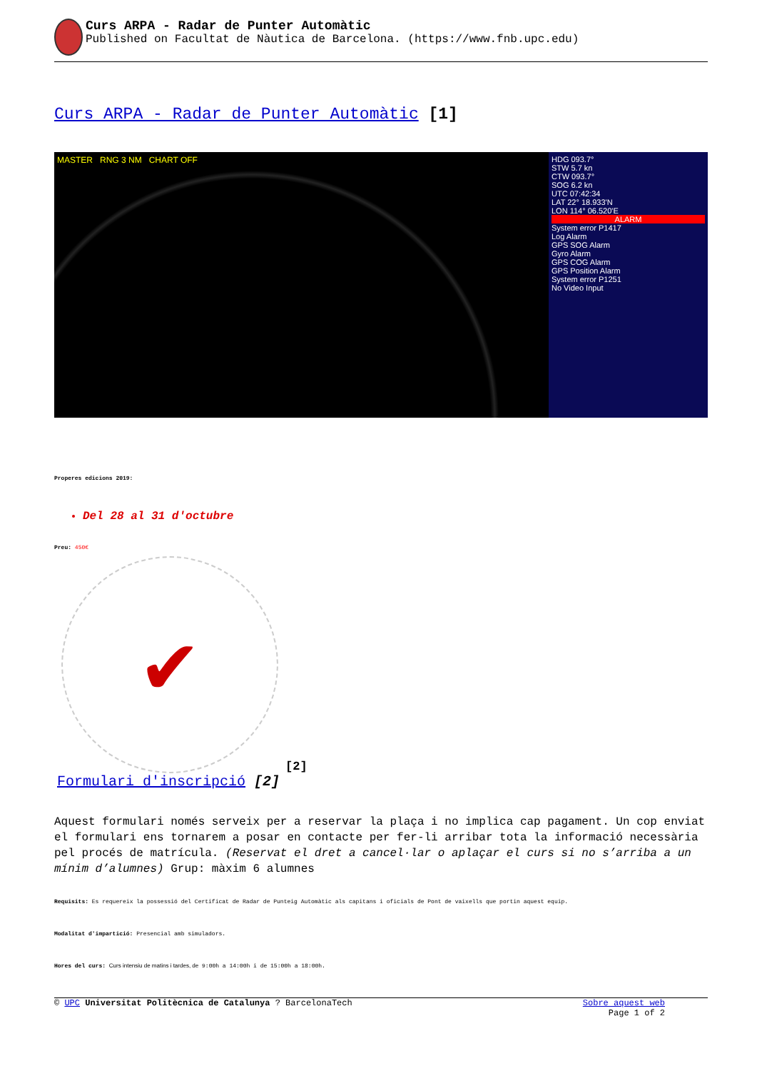Curs ARPA - Radar de Punter Automàtic
Published on Facultat de Nàutica de Barcelona. (https://www.fnb.upc.edu)
Curs ARPA - Radar de Punter Automàtic [1]
MASTER RNG 3 NM CHART OFF HDG 093.7°
STW 5.7 kn
CTW 093.7°
SOG 6.2 kn
UTC 07:42:34
LAT 22° 18.933'N
LON 114° 06.520'E
ALARM
System error P1417
Log Alarm
GPS SOG Alarm
Gyro Alarm
GPS COG Alarm
GPS Position Alarm
System error P1251
No Video Input
Properes edicions 2019:
Del 28 al 31 d'octubre
Preu: 450€
✔
[2]
Formulari d'inscripció [2]
Aquest formulari només serveix per a reservar la plaça i no implica cap pagament. Un cop enviat el formulari ens tornarem a posar en contacte per fer-li arribar tota la informació necessària pel procés de matrícula. (Reservat el dret a cancel·lar o aplaçar el curs si no s’arriba a un mínim d’alumnes) Grup: màxim 6 alumnes
Requisits: Es requereix la possessió del Certificat de Radar de Punteig Automàtic als capitans i oficials de Pont de vaixells que portin aquest equip.
Modalitat d'impartició: Presencial amb simuladors.
Hores del curs: Curs intensiu de matins i tardes, de 9:00h a 14:00h i de 15:00h a 18:00h.
© UPC Universitat Politècnica de Catalunya ? BarcelonaTech Sobre aquest web
Page 1 of 2